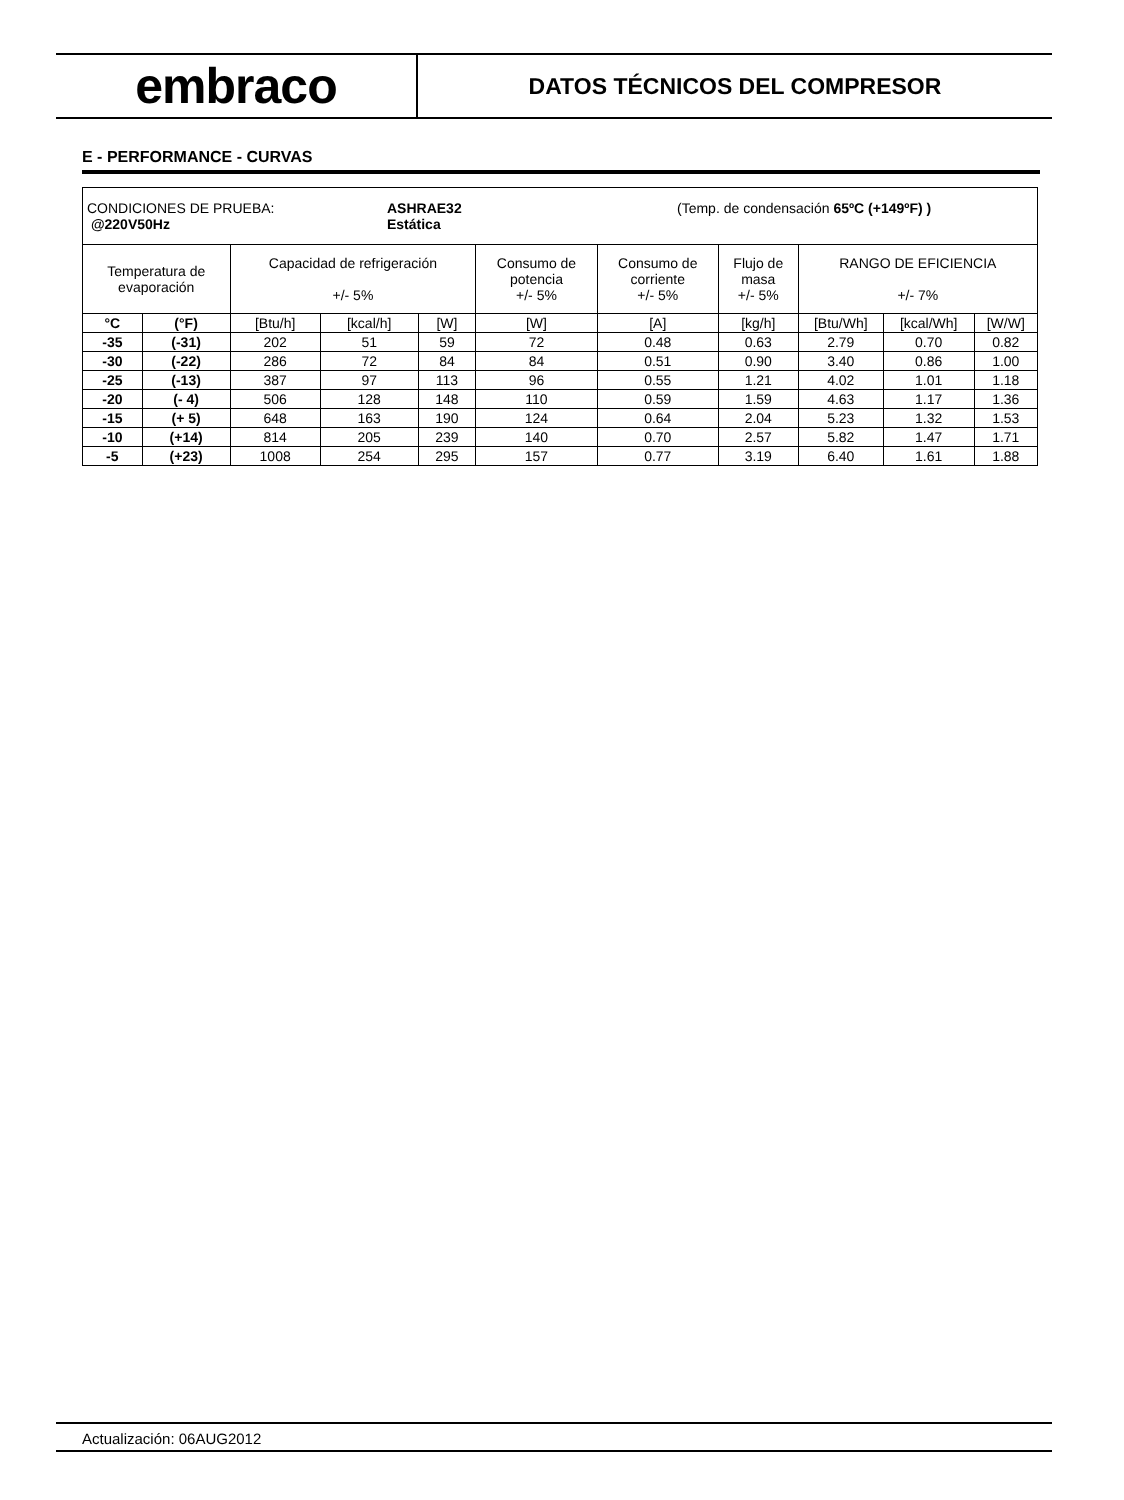embraco
DATOS TÉCNICOS DEL COMPRESOR
E - PERFORMANCE - CURVAS
| CONDICIONES DE PRUEBA: @220V50Hz ASHRAE32 Estática (Temp. de condensación 65ºC (+149ºF) ) | | | | | | | | | | |
| Temperatura de evaporación | | Capacidad de refrigeración +/- 5% | | | Consumo de potencia +/- 5% | Consumo de corriente +/- 5% | Flujo de masa +/- 5% | RANGO DE EFICIENCIA +/- 7% | | |
| °C | (°F) | [Btu/h] | [kcal/h] | [W] | [W] | [A] | [kg/h] | [Btu/Wh] | [kcal/Wh] | [W/W] |
| -35 | (-31) | 202 | 51 | 59 | 72 | 0.48 | 0.63 | 2.79 | 0.70 | 0.82 |
| -30 | (-22) | 286 | 72 | 84 | 84 | 0.51 | 0.90 | 3.40 | 0.86 | 1.00 |
| -25 | (-13) | 387 | 97 | 113 | 96 | 0.55 | 1.21 | 4.02 | 1.01 | 1.18 |
| -20 | (- 4) | 506 | 128 | 148 | 110 | 0.59 | 1.59 | 4.63 | 1.17 | 1.36 |
| -15 | (+ 5) | 648 | 163 | 190 | 124 | 0.64 | 2.04 | 5.23 | 1.32 | 1.53 |
| -10 | (+14) | 814 | 205 | 239 | 140 | 0.70 | 2.57 | 5.82 | 1.47 | 1.71 |
| -5 | (+23) | 1008 | 254 | 295 | 157 | 0.77 | 3.19 | 6.40 | 1.61 | 1.88 |
Actualización: 06AUG2012